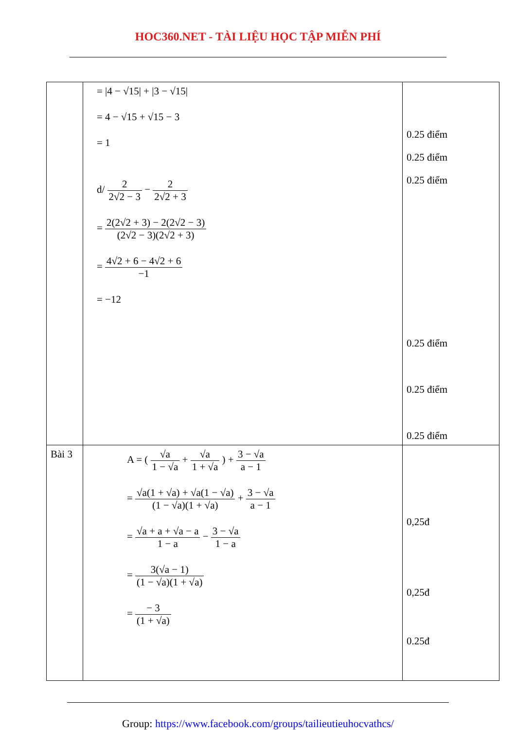HOC360.NET - TÀI LIỆU HỌC TẬP MIỄN PHÍ
| | = /4 − √15/ + /3 − √15/ = 4 − √15 + √15 − 3 = 1 d/ 2 2√2 − 3 − 2 2√2 + 3 = 2(2√2 + 3) − 2(2√2 − 3) (2√2 − 3)(2√2 + 3) = 4√2 + 6 − 4√2 + 6 −1 = −12 | 0.25 điểm 0.25 điểm 0.25 điểm 0.25 điểm 0.25 điểm 0.25 điểm |
| Bài 3 | A = ( √a 1 − √a + √a 1 + √a ) + 3 − √a a − 1 = √a(1 + √a) + √a(1 − √a) (1 − √a)(1 + √a) + 3 − √a a − 1 = √a + a + √a − a 1 − a − 3 − √a 1 − a = 3(√a − 1) (1 − √a)(1 + √a) = − 3 (1 + √a) | 0,25đ 0,25đ 0.25đ |
Group: https://www.facebook.com/groups/tailieutieuhocvathcs/